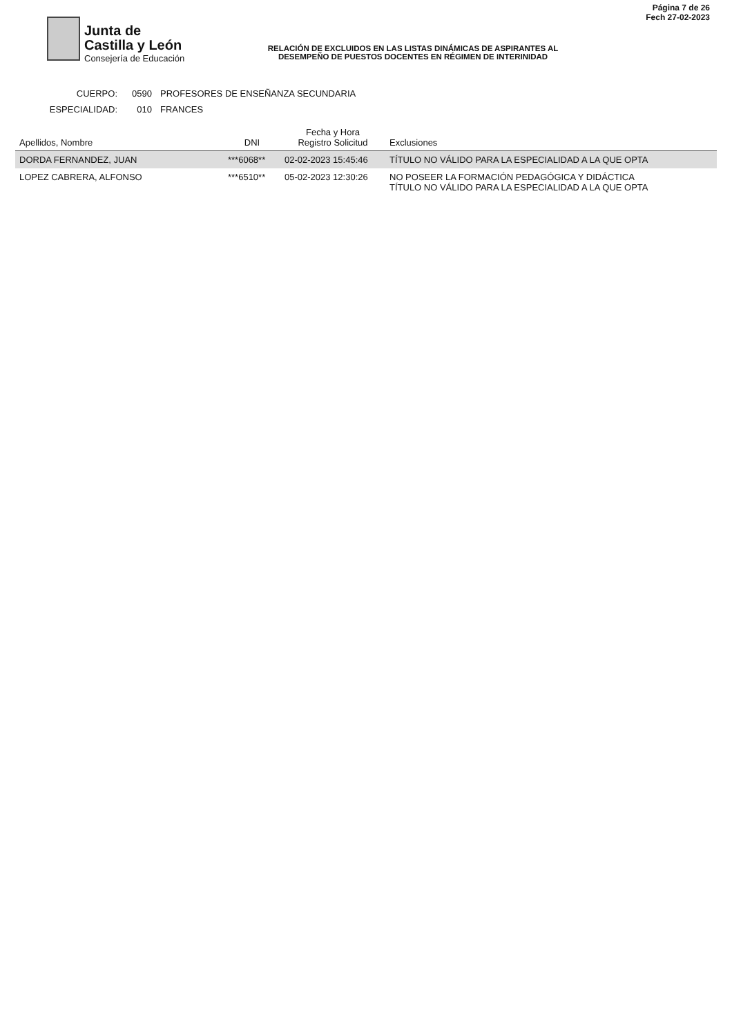Junta de
Castilla y León
Consejería de Educación
RELACIÓN DE EXCLUIDOS EN LAS LISTAS DINÁMICAS DE ASPIRANTES AL
DESEMPEÑO DE PUESTOS DOCENTES EN RÉGIMEN DE INTERINIDAD
Página 7 de 26
Fech 27-02-2023
CUERPO: 0590 PROFESORES DE ENSEÑANZA SECUNDARIA
ESPECIALIDAD: 010 FRANCES
| Apellidos, Nombre | DNI | Fecha y Hora Registro Solicitud | Exclusiones |
| --- | --- | --- | --- |
| DORDA FERNANDEZ, JUAN | ***6068** | 02-02-2023 15:45:46 | TÍTULO NO VÁLIDO PARA LA ESPECIALIDAD A LA QUE OPTA |
| LOPEZ CABRERA, ALFONSO | ***6510** | 05-02-2023 12:30:26 | NO POSEER LA FORMACIÓN PEDAGÓGICA Y DIDÁCTICA TÍTULO NO VÁLIDO PARA LA ESPECIALIDAD A LA QUE OPTA |